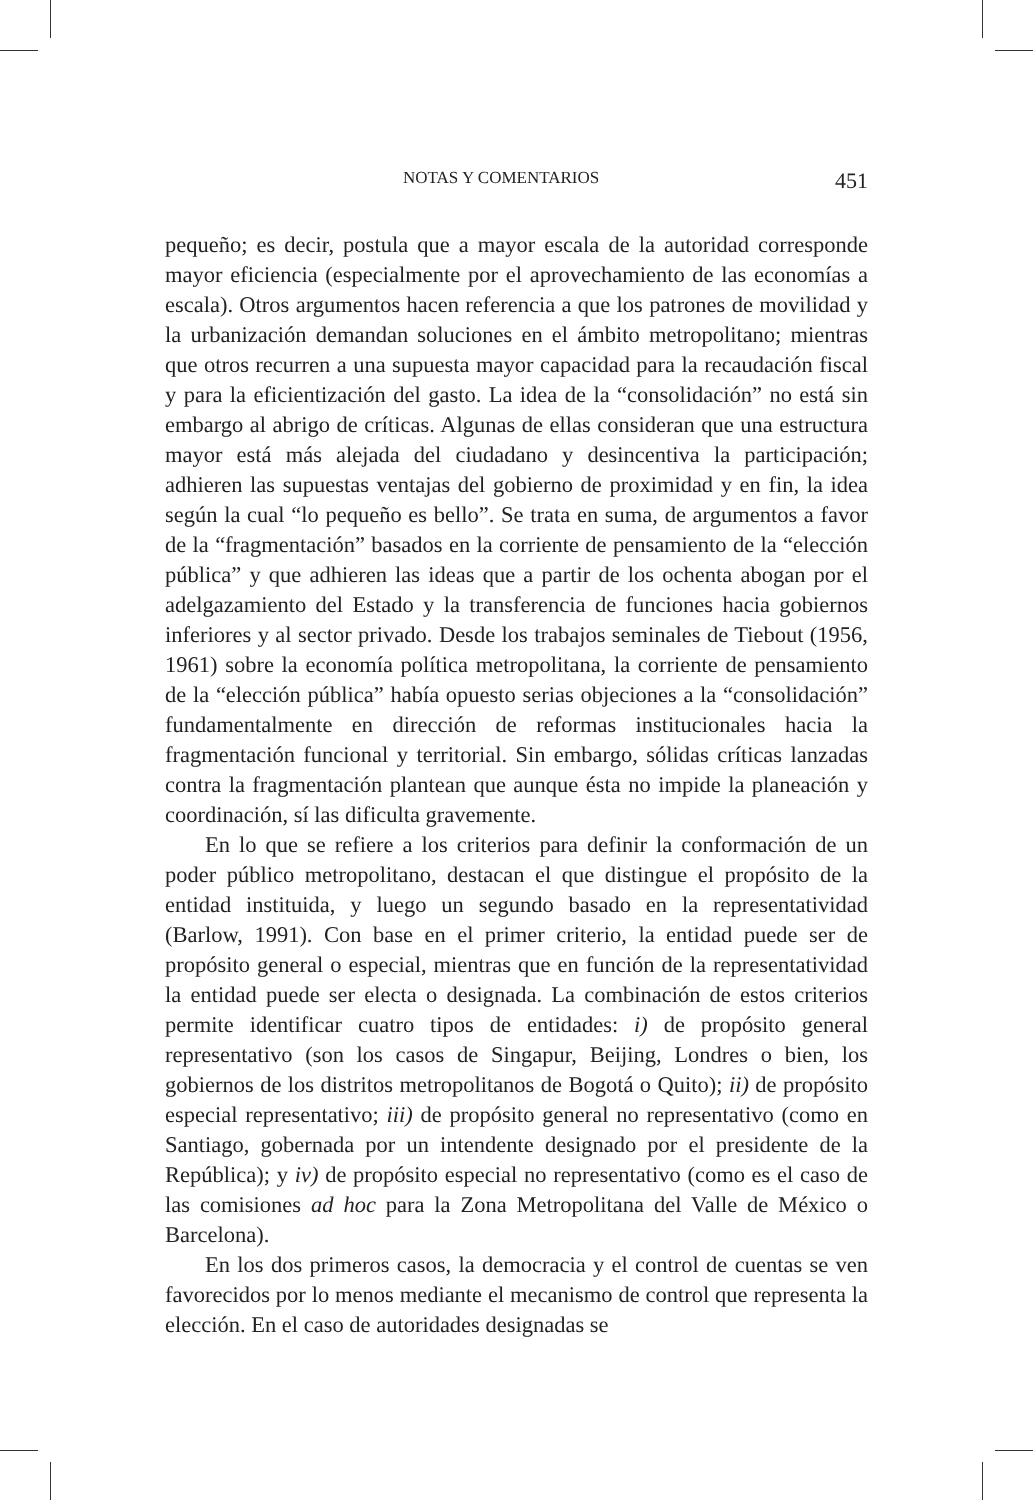NOTAS Y COMENTARIOS 451
pequeño; es decir, postula que a mayor escala de la autoridad corresponde mayor eficiencia (especialmente por el aprovechamiento de las economías a escala). Otros argumentos hacen referencia a que los patrones de movilidad y la urbanización demandan soluciones en el ámbito metropolitano; mientras que otros recurren a una supuesta mayor capacidad para la recaudación fiscal y para la eficientización del gasto. La idea de la “consolidación” no está sin embargo al abrigo de críticas. Algunas de ellas consideran que una estructura mayor está más alejada del ciudadano y desincentiva la participación; adhieren las supuestas ventajas del gobierno de proximidad y en fin, la idea según la cual “lo pequeño es bello”. Se trata en suma, de argumentos a favor de la “fragmentación” basados en la corriente de pensamiento de la “elección pública” y que adhieren las ideas que a partir de los ochenta abogan por el adelgazamiento del Estado y la transferencia de funciones hacia gobiernos inferiores y al sector privado. Desde los trabajos seminales de Tiebout (1956, 1961) sobre la economía política metropolitana, la corriente de pensamiento de la “elección pública” había opuesto serias objeciones a la “consolidación” fundamentalmente en dirección de reformas institucionales hacia la fragmentación funcional y territorial. Sin embargo, sólidas críticas lanzadas contra la fragmentación plantean que aunque ésta no impide la planeación y coordinación, sí las dificulta gravemente.
En lo que se refiere a los criterios para definir la conformación de un poder público metropolitano, destacan el que distingue el propósito de la entidad instituida, y luego un segundo basado en la representatividad (Barlow, 1991). Con base en el primer criterio, la entidad puede ser de propósito general o especial, mientras que en función de la representatividad la entidad puede ser electa o designada. La combinación de estos criterios permite identificar cuatro tipos de entidades: i) de propósito general representativo (son los casos de Singapur, Beijing, Londres o bien, los gobiernos de los distritos metropolitanos de Bogotá o Quito); ii) de propósito especial representativo; iii) de propósito general no representativo (como en Santiago, gobernada por un intendente designado por el presidente de la República); y iv) de propósito especial no representativo (como es el caso de las comisiones ad hoc para la Zona Metropolitana del Valle de México o Barcelona).
En los dos primeros casos, la democracia y el control de cuentas se ven favorecidos por lo menos mediante el mecanismo de control que representa la elección. En el caso de autoridades designadas se